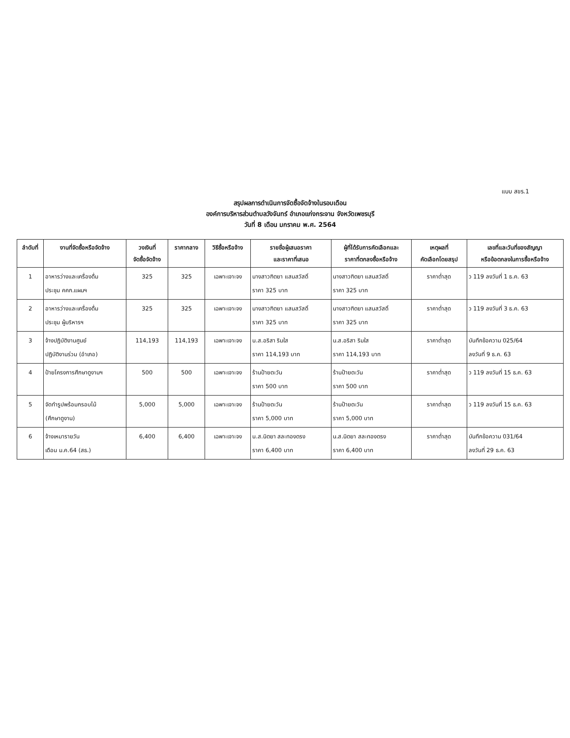แบบ สขร.1
สรุปผลการดำเนินการจัดซื้อจัดจ้างในรอบเดือน
องค์การบริหารส่วนตำบลวังจันทร์ อำเภอแก่งกระจาน จังหวัดเพชรบุรี
วันที่ 8 เดือน มกราคม พ.ศ. 2564
| ลำดับที่ | งานที่จัดซื้อหรือจัดจ้าง | วงเงินที่ จัดซื้อจัดจ้าง | ราคากลาง | วิธีซื้อหรือจ้าง | รายชื่อผู้เสนอราคา และราคาที่เสนอ | ผู้ที่ได้รับการคัดเลือกและ ราคาที่ตกลงซื้อหรือจ้าง | เหตุผลที่ คัดเลือกโดยสรุป | เลขที่และวันที่ของสัญญา หรือข้อตกลงในการซื้อหรือจ้าง |
| --- | --- | --- | --- | --- | --- | --- | --- | --- |
| 1 | อาหารว่างและเครื่องดื่ม ประชุม คคก.แผนฯ | 325 | 325 | เฉพาะเจาะจง | นางสาวฑิตยา แสนสวัสดิ์ ราคา 325 บาท | นางสาวฑิตยา แสนสวัสดิ์ ราคา 325 บาท | ราคาต่ำสุด | ว 119 ลงวันที่ 1 ธ.ค. 63 |
| 2 | อาหารว่างและเครื่องดื่ม ประชุม ผู้บริหารฯ | 325 | 325 | เฉพาะเจาะจง | นางสาวฑิตยา แสนสวัสดิ์ ราคา 325 บาท | นางสาวฑิตยา แสนสวัสดิ์ ราคา 325 บาท | ราคาต่ำสุด | ว 119 ลงวันที่ 3 ธ.ค. 63 |
| 3 | จ้างปฏิบัติงานศูนย์ ปฏิบัติงานร่วม (อำเภอ) | 114,193 | 114,193 | เฉพาะเจาะจง | น.ส.อริสา ริมใส ราคา 114,193 บาท | น.ส.อริสา ริมใส ราคา 114,193 บาท | ราคาต่ำสุด | บันทึกข้อความ 025/64 ลงวันที่ 9 ธ.ค. 63 |
| 4 | ป้ายโครงการศึกษาดูงานฯ | 500 | 500 | เฉพาะเจาะจง | ร้านป้ายตะวัน ราคา 500 บาท | ร้านป้ายตะวัน ราคา 500 บาท | ราคาต่ำสุด | ว 119 ลงวันที่ 15 ธ.ค. 63 |
| 5 | จัดทำรูปพร้อมกรอบไม้ (ศึกษาดูงาน) | 5,000 | 5,000 | เฉพาะเจาะจง | ร้านป้ายตะวัน ราคา 5,000 บาท | ร้านป้ายตะวัน ราคา 5,000 บาท | ราคาต่ำสุด | ว 119 ลงวันที่ 15 ธ.ค. 63 |
| 6 | จ้างเหมารายวัน เดือน ม.ค.64 (สธ.) | 6,400 | 6,400 | เฉพาะเจาะจง | น.ส.นิตยา สละทองตรง ราคา 6,400 บาท | น.ส.นิตยา สละทองตรง ราคา 6,400 บาท | ราคาต่ำสุด | บันทึกข้อความ 031/64 ลงวันที่ 29 ธ.ค. 63 |